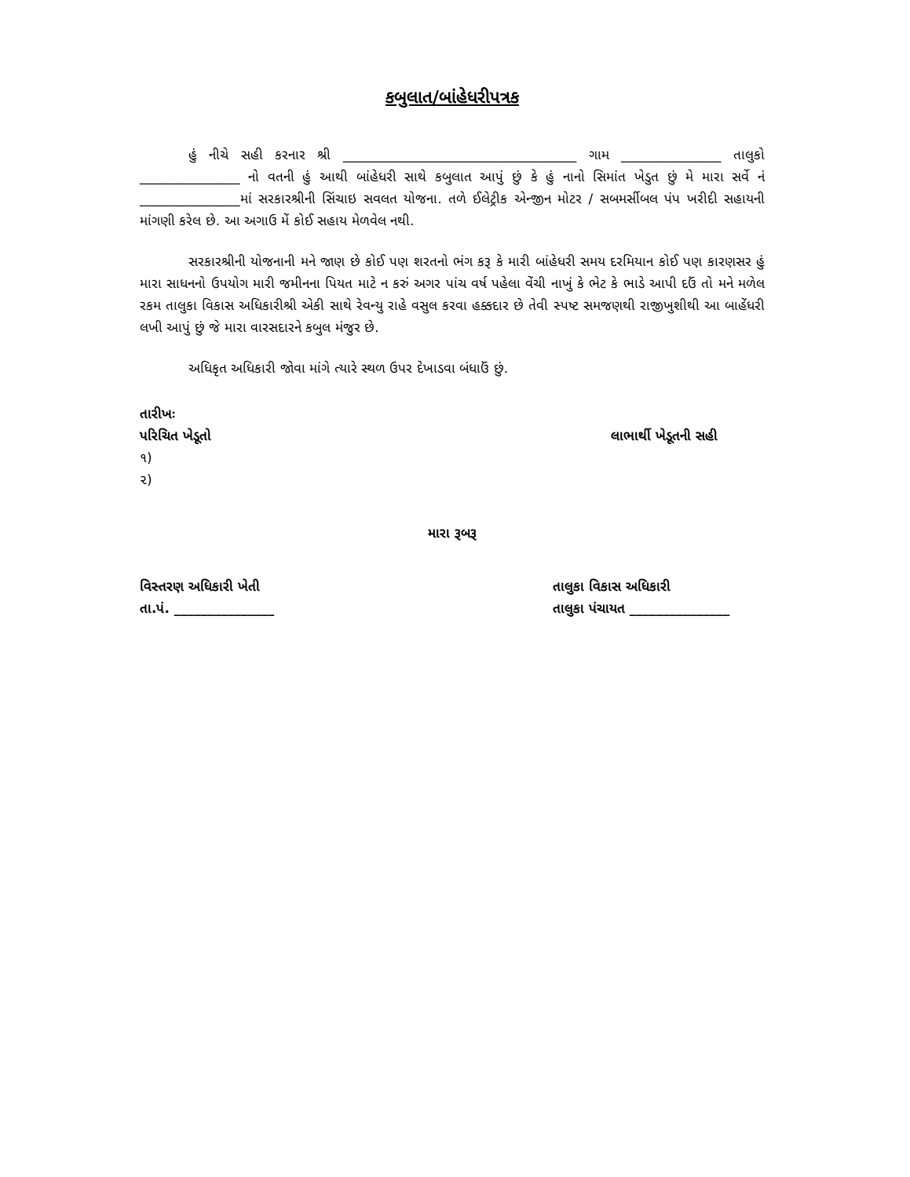કબુલાત/બાંહેધરીપત્રક
હું નીચે સહી કરનાર શ્રી ___________________________________ ગામ _______________ તાલુકો _______________ નો વતની હું આથી બાંહેધરી સાથે કબુલાત આપું છું કે હું નાનો સિમાંત ખેડુત છું મે મારા સર્વે નં _______________માં સરકારશ્રીની સિંચાઇ સવલત યોજના. તળે ઈલેટ્રીક એન્જીન મોટર / સબમર્સીબલ પંપ ખરીદી સહાયની માંગણી કરેલ છે. આ અગાઉ મેં કોઈ સહાય મેળવેલ નથી.
સરકારશ્રીની યોજનાની મને જાણ છે કોઈ પણ શરતનો ભંગ કરૂ કે મારી બાંહેધરી સમય દરમિયાન કોઈ પણ કારણસર હું મારા સાધનનો ઉપયોગ મારી જમીનના પિયત માટે ન કરું અગર પાંચ વર્ષ પહેલા વેંચી નાખું કે ભેટ કે ભાડે આપી દઉં તો મને મળેલ રકમ તાલુકા વિકાસ અધિકારીશ્રી એકી સાથે રેવન્યુ રાહે વસુલ કરવા હક્કદાર છે તેવી સ્પષ્ટ સમજણથી રાજીખુશીથી આ બાહેંધરી લખી આપું છું જે મારા વારસદારને કબુલ મંજુર છે.
અધિકૃત અધિકારી જોવા માંગે ત્યારે સ્થળ ઉપર દેખાડવા બંધાઉં છું.
તારીખઃ
પરિચિત ખેડૂતો લાભાર્થી ખેડૂતની સહી
૧)
૨)
મારા રૂબરૂ
વિસ્તરણ અધિકારી ખેતી તાલુકા વિકાસ અધિકારી
તા.પં. _______________ તાલુકા પંચાયત _______________